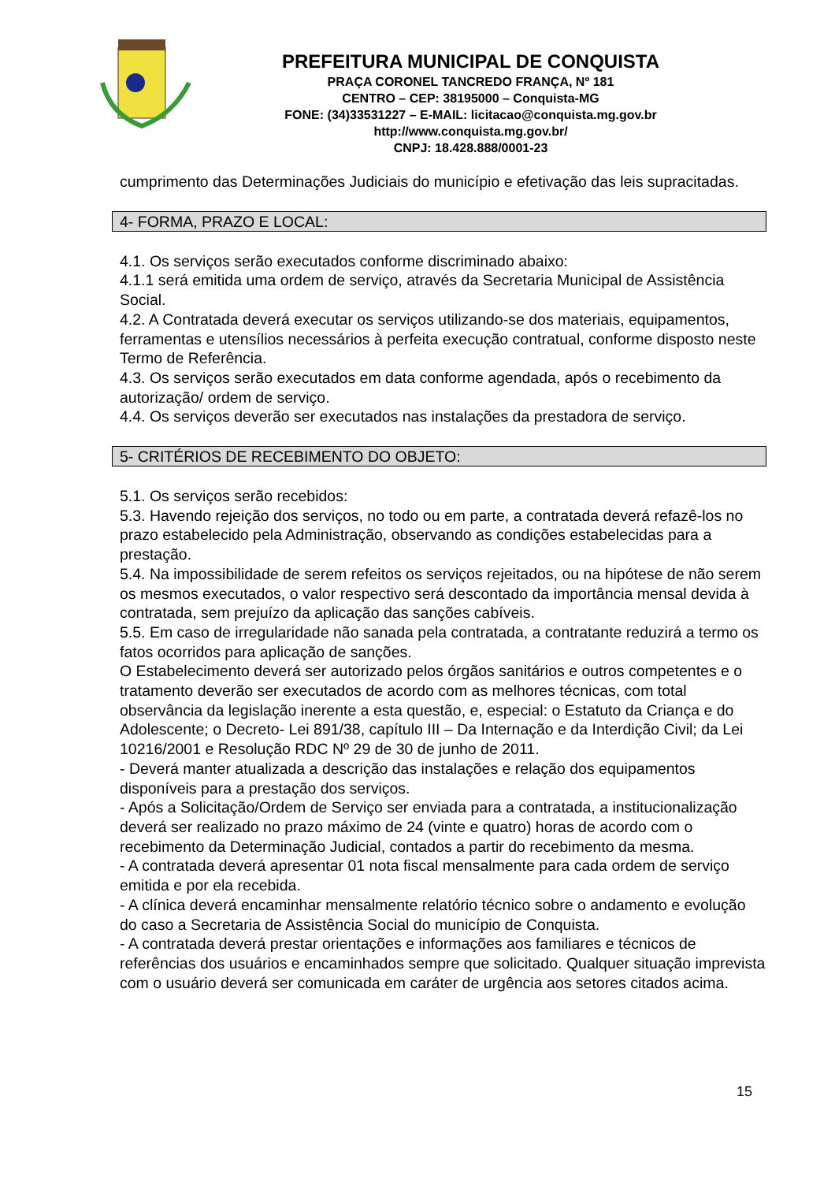PREFEITURA MUNICIPAL DE CONQUISTA
PRAÇA CORONEL TANCREDO FRANÇA, Nº 181
CENTRO – CEP: 38195000 – Conquista-MG
FONE: (34)33531227 – E-MAIL: licitacao@conquista.mg.gov.br
http://www.conquista.mg.gov.br/
CNPJ: 18.428.888/0001-23
cumprimento das Determinações Judiciais do município e efetivação das leis supracitadas.
4- FORMA, PRAZO E LOCAL:
4.1. Os serviços serão executados conforme discriminado abaixo:
4.1.1 será emitida uma ordem de serviço, através da Secretaria Municipal de Assistência Social.
4.2. A Contratada deverá executar os serviços utilizando-se dos materiais, equipamentos, ferramentas e utensílios necessários à perfeita execução contratual, conforme disposto neste Termo de Referência.
4.3. Os serviços serão executados em data conforme agendada, após o recebimento da autorização/ ordem de serviço.
4.4. Os serviços deverão ser executados nas instalações da prestadora de serviço.
5- CRITÉRIOS DE RECEBIMENTO DO OBJETO:
5.1. Os serviços serão recebidos:
5.3. Havendo rejeição dos serviços, no todo ou em parte, a contratada deverá refazê-los no prazo estabelecido pela Administração, observando as condições estabelecidas para a prestação.
5.4. Na impossibilidade de serem refeitos os serviços rejeitados, ou na hipótese de não serem os mesmos executados, o valor respectivo será descontado da importância mensal devida à contratada, sem prejuízo da aplicação das sanções cabíveis.
5.5. Em caso de irregularidade não sanada pela contratada, a contratante reduzirá a termo os fatos ocorridos para aplicação de sanções.
O Estabelecimento deverá ser autorizado pelos órgãos sanitários e outros competentes e o tratamento deverão ser executados de acordo com as melhores técnicas, com total observância da legislação inerente a esta questão, e, especial: o Estatuto da Criança e do Adolescente; o Decreto- Lei 891/38, capítulo III – Da Internação e da Interdição Civil; da Lei 10216/2001 e Resolução RDC Nº 29 de 30 de junho de 2011.
- Deverá manter atualizada a descrição das instalações e relação dos equipamentos disponíveis para a prestação dos serviços.
- Após a Solicitação/Ordem de Serviço ser enviada para a contratada, a institucionalização deverá ser realizado no prazo máximo de 24 (vinte e quatro) horas de acordo com o recebimento da Determinação Judicial, contados a partir do recebimento da mesma.
- A contratada deverá apresentar 01 nota fiscal mensalmente para cada ordem de serviço emitida e por ela recebida.
- A clínica deverá encaminhar mensalmente relatório técnico sobre o andamento e evolução do caso a Secretaria de Assistência Social do município de Conquista.
- A contratada deverá prestar orientações e informações aos familiares e técnicos de referências dos usuários e encaminhados sempre que solicitado. Qualquer situação imprevista com o usuário deverá ser comunicada em caráter de urgência aos setores citados acima.
15